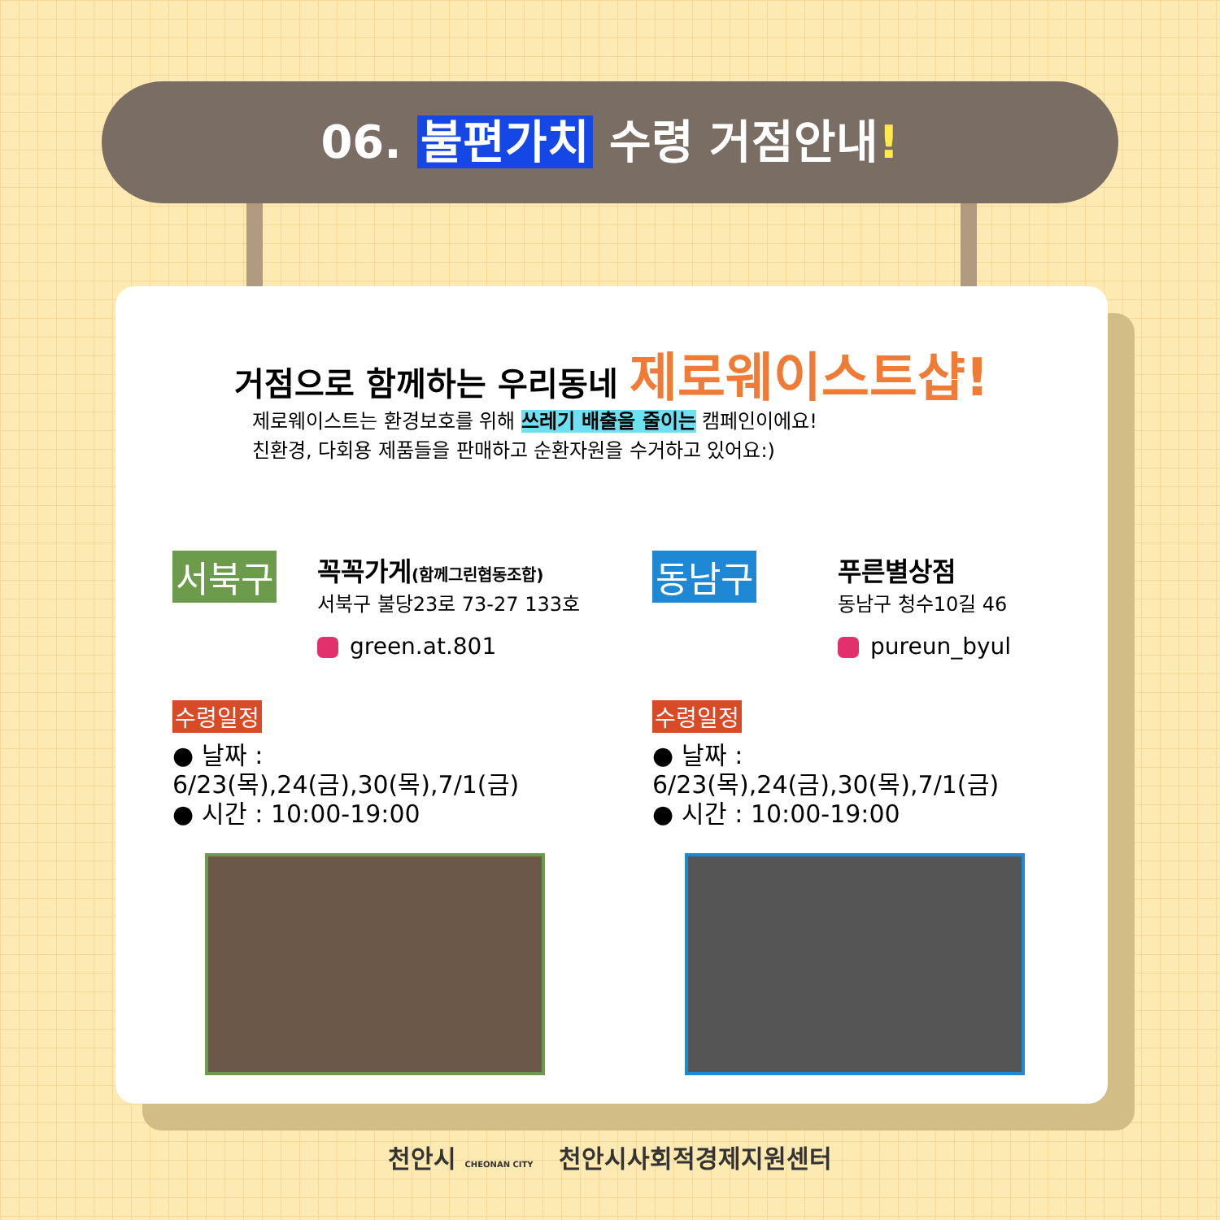06. 불편가치 수령 거점안내!
거점으로 함께하는 우리동네 제로웨이스트샵!
제로웨이스트는 환경보호를 위해 쓰레기 배출을 줄이는 캠페인이에요!
친환경, 다회용 제품들을 판매하고 순환자원을 수거하고 있어요:)
서북구
꼭꼭가게(함께그린협동조합)
서북구 불당23로 73-27 133호
green.at.801
수령일정
● 날짜 : 6/23(목),24(금),30(목),7/1(금)
● 시간 : 10:00-19:00
동남구
푸른별상점
동남구 청수10길 46
pureun_byul
수령일정
● 날짜 : 6/23(목),24(금),30(목),7/1(금)
● 시간 : 10:00-19:00
천안시 CHEONAN CITY 천안시사회적경제지원센터